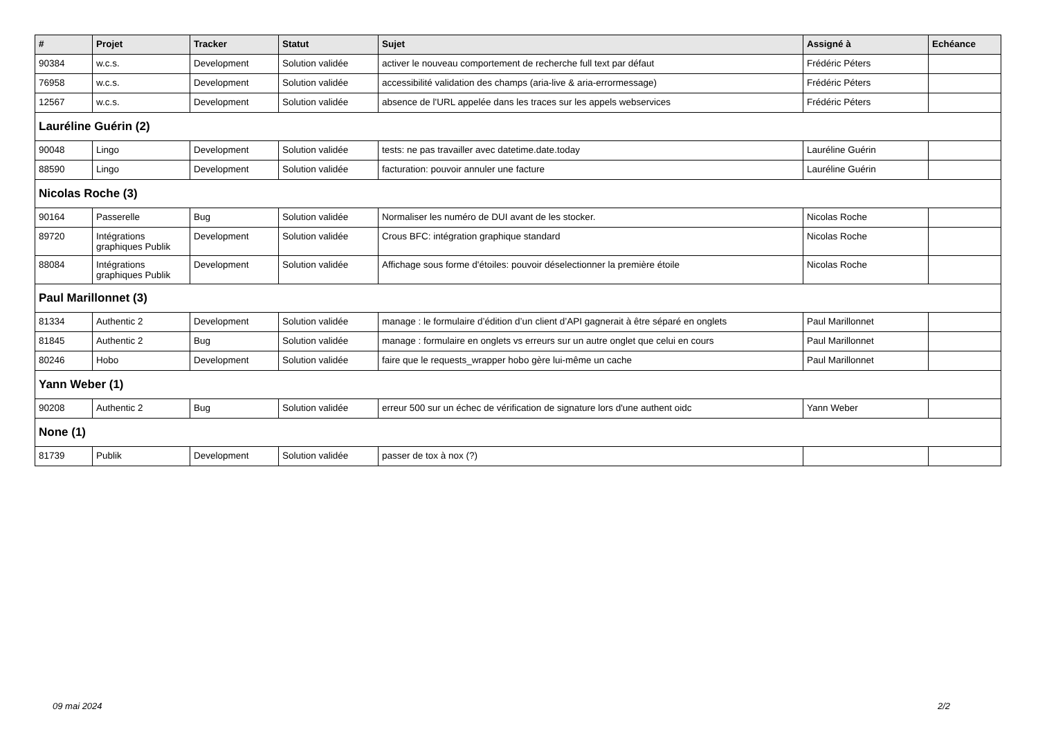| # | Projet | Tracker | Statut | Sujet | Assigné à | Echéance |
| --- | --- | --- | --- | --- | --- | --- |
| 90384 | w.c.s. | Development | Solution validée | activer le nouveau comportement de recherche full text par défaut | Frédéric Péters | |
| 76958 | w.c.s. | Development | Solution validée | accessibilité validation des champs (aria-live & aria-errormessage) | Frédéric Péters | |
| 12567 | w.c.s. | Development | Solution validée | absence de l'URL appelée dans les traces sur les appels webservices | Frédéric Péters | |
| Lauréline Guérin (2) | | | | | | |
| 90048 | Lingo | Development | Solution validée | tests: ne pas travailler avec datetime.date.today | Lauréline Guérin | |
| 88590 | Lingo | Development | Solution validée | facturation: pouvoir annuler une facture | Lauréline Guérin | |
| Nicolas Roche (3) | | | | | | |
| 90164 | Passerelle | Bug | Solution validée | Normaliser les numéro de DUI avant de les stocker. | Nicolas Roche | |
| 89720 | Intégrations graphiques Publik | Development | Solution validée | Crous BFC: intégration graphique standard | Nicolas Roche | |
| 88084 | Intégrations graphiques Publik | Development | Solution validée | Affichage sous forme d'étoiles: pouvoir déselectionner la première étoile | Nicolas Roche | |
| Paul Marillonnet (3) | | | | | | |
| 81334 | Authentic 2 | Development | Solution validée | manage : le formulaire d’édition d’un client d’API gagnerait à être séparé en onglets | Paul Marillonnet | |
| 81845 | Authentic 2 | Bug | Solution validée | manage : formulaire en onglets vs erreurs sur un autre onglet que celui en cours | Paul Marillonnet | |
| 80246 | Hobo | Development | Solution validée | faire que le requests_wrapper hobo gère lui-même un cache | Paul Marillonnet | |
| Yann Weber (1) | | | | | | |
| 90208 | Authentic 2 | Bug | Solution validée | erreur 500 sur un échec de vérification de signature lors d'une authent oidc | Yann Weber | |
| None (1) | | | | | | |
| 81739 | Publik | Development | Solution validée | passer de tox à nox (?) | | |
09 mai 2024 2/2